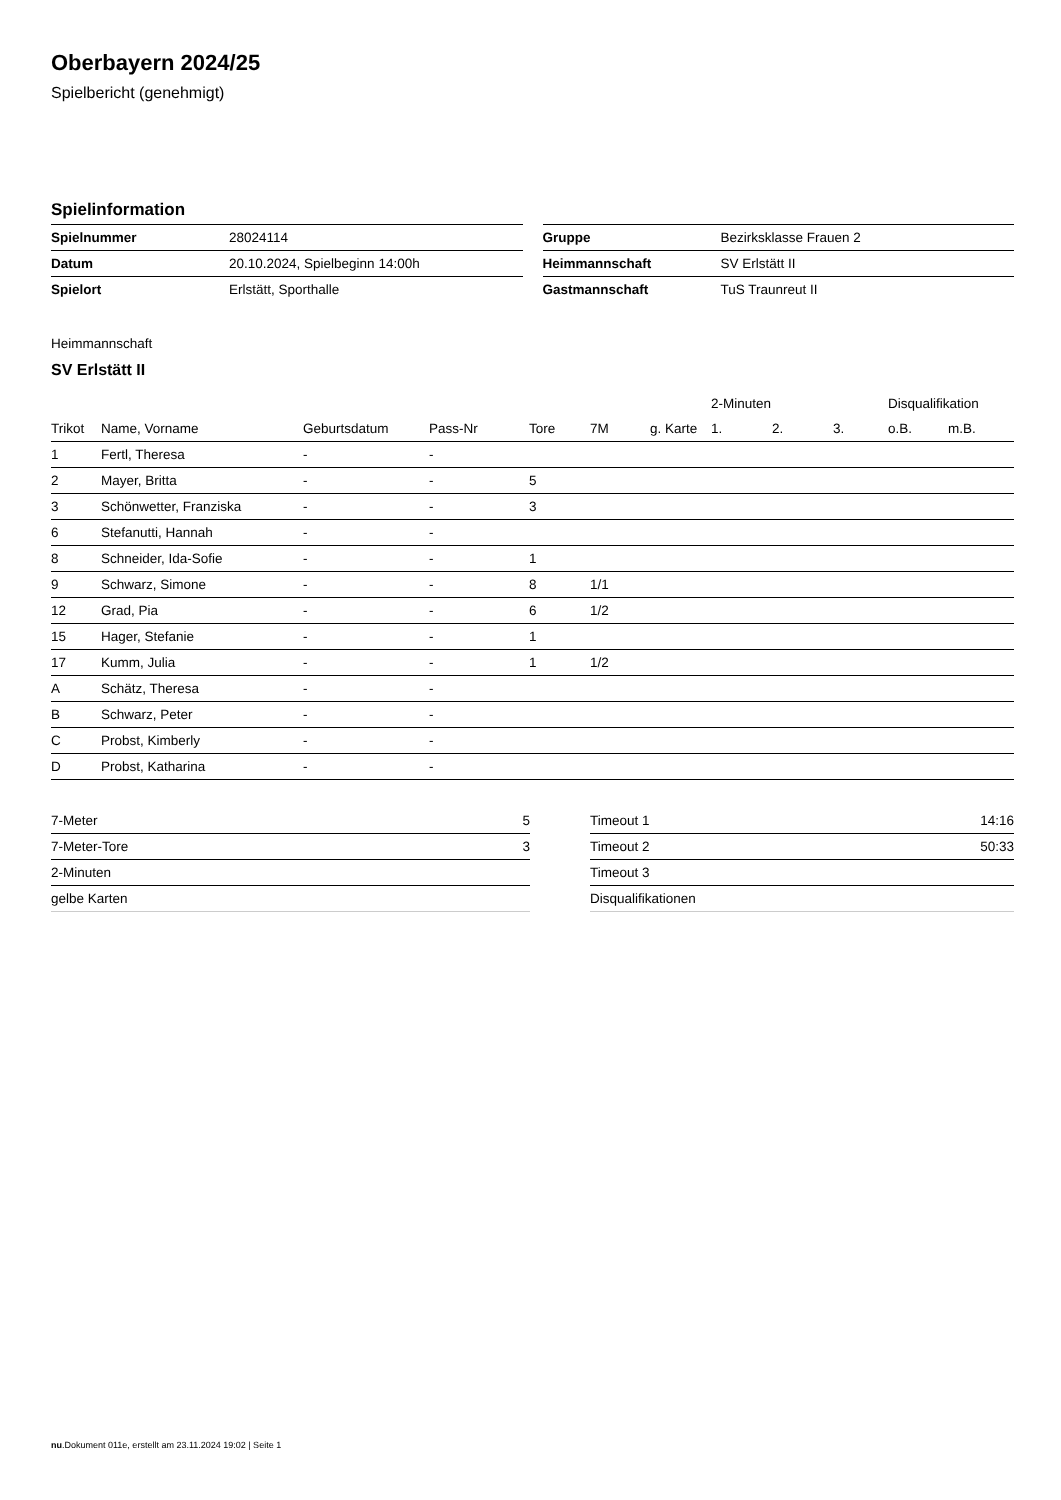Oberbayern 2024/25
Spielbericht (genehmigt)
Spielinformation
| Spielnummer | 28024114 |
| Datum | 20.10.2024, Spielbeginn 14:00h |
| Spielort | Erlstätt, Sporthalle |
| Gruppe | Bezirksklasse Frauen 2 |
| Heimmannschaft | SV Erlstätt II |
| Gastmannschaft | TuS Traunreut II |
Heimmannschaft
SV Erlstätt II
| | | | | | | | 2-Minuten | | | Disqualifikation | |
| --- | --- | --- | --- | --- | --- | --- | --- | --- | --- | --- | --- |
| Trikot | Name, Vorname | Geburtsdatum | Pass-Nr | Tore | 7M | g. Karte | 1. | 2. | 3. | o.B. | m.B. |
| 1 | Fertl, Theresa | - | - | | | | | | | | |
| 2 | Mayer, Britta | - | - | 5 | | | | | | | |
| 3 | Schönwetter, Franziska | - | - | 3 | | | | | | | |
| 6 | Stefanutti, Hannah | - | - | | | | | | | | |
| 8 | Schneider, Ida-Sofie | - | - | 1 | | | | | | | |
| 9 | Schwarz, Simone | - | - | 8 | 1/1 | | | | | | |
| 12 | Grad, Pia | - | - | 6 | 1/2 | | | | | | |
| 15 | Hager, Stefanie | - | - | 1 | | | | | | | |
| 17 | Kumm, Julia | - | - | 1 | 1/2 | | | | | | |
| A | Schätz, Theresa | - | - | | | | | | | | |
| B | Schwarz, Peter | - | - | | | | | | | | |
| C | Probst, Kimberly | - | - | | | | | | | | |
| D | Probst, Katharina | - | - | | | | | | | | |
| 7-Meter | 5 |
| 7-Meter-Tore | 3 |
| 2-Minuten | |
| gelbe Karten | |
| Timeout 1 | 14:16 |
| Timeout 2 | 50:33 |
| Timeout 3 | |
| Disqualifikationen | |
nu.Dokument 011e, erstellt am 23.11.2024 19:02 | Seite 1